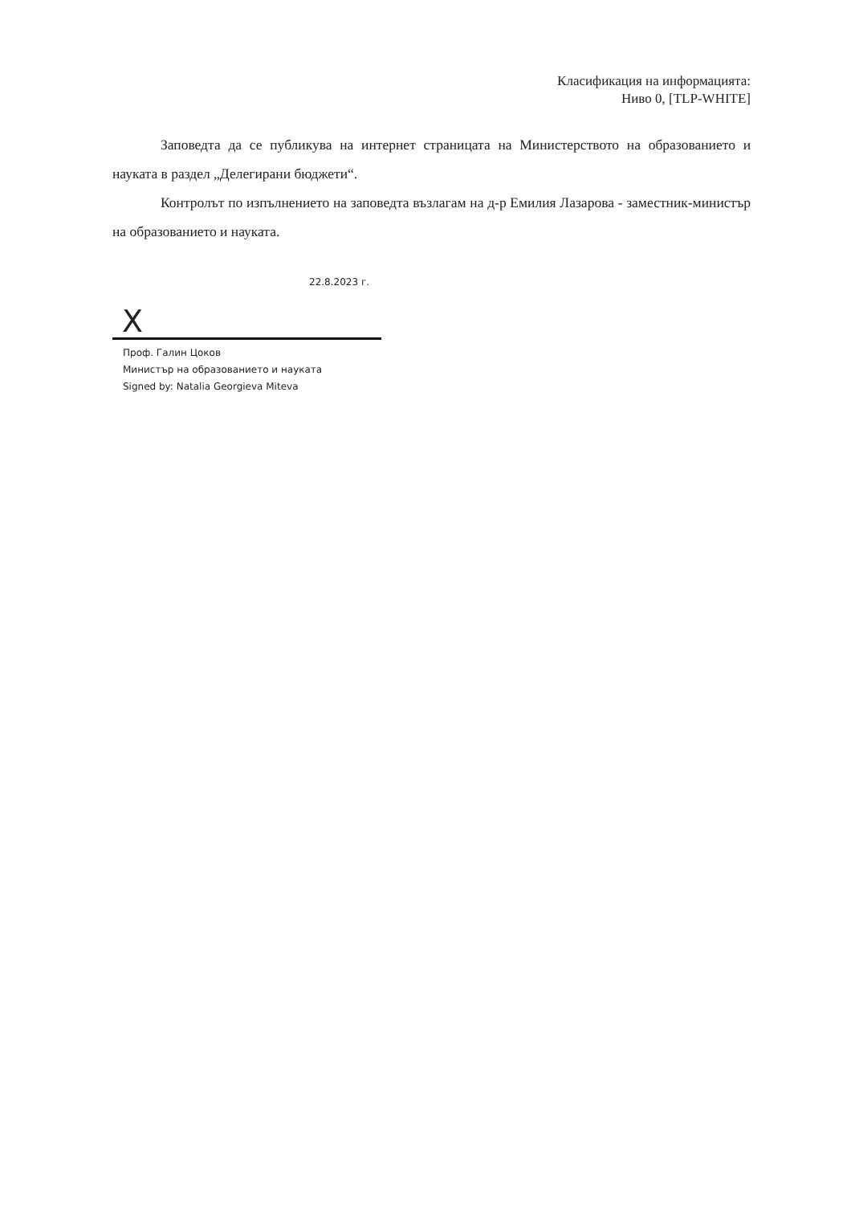Класификация на информацията:
Ниво 0, [TLP-WHITE]
Заповедта да се публикува на интернет страницата на Министерството на образованието и науката в раздел „Делегирани бюджети“.
Контролът по изпълнението на заповедта възлагам на д-р Емилия Лазарова - заместник-министър на образованието и науката.
22.8.2023 г.
X
Проф. Галин Цоков
Министър на образованието и науката
Signed by: Natalia Georgieva Miteva